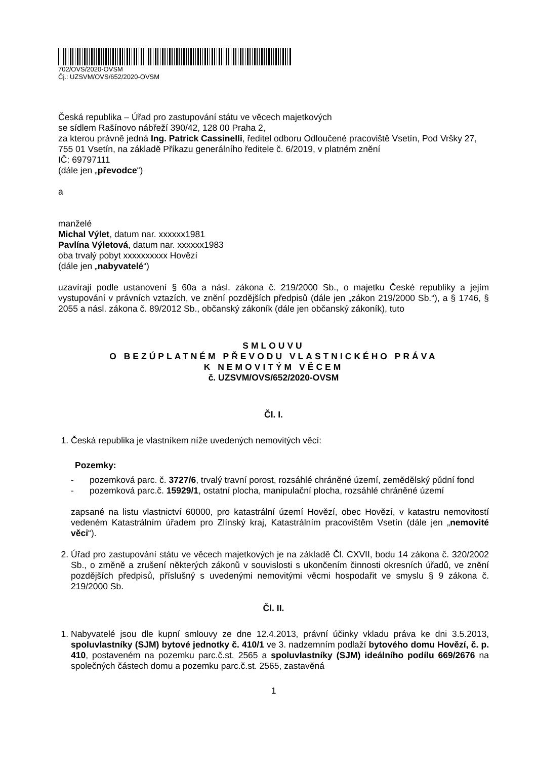702/OVS/2020-OVSM
Čj.: UZSVM/OVS/652/2020-OVSM
Česká republika – Úřad pro zastupování státu ve věcech majetkových
se sídlem Rašínovo nábřeží 390/42, 128 00 Praha 2,
za kterou právně jedná Ing. Patrick Cassinelli, ředitel odboru Odloučené pracoviště Vsetín, Pod Vršky 27, 755 01 Vsetín, na základě Příkazu generálního ředitele č. 6/2019, v platném znění
IČ: 69797111
(dále jen „převodce“)
a
manželé
Michal Výlet, datum nar. xxxxxx1981
Pavlína Výletová, datum nar. xxxxxx1983
oba trvalý pobyt xxxxxxxxxx Hovězí
(dále jen „nabyvatelé“)
uzavírají podle ustanovení § 60a a násl. zákona č. 219/2000 Sb., o majetku České republiky a jejím vystupování v právních vztazích, ve znění pozdějších předpisů (dále jen „zákon 219/2000 Sb.“), a § 1746, § 2055 a násl. zákona č. 89/2012 Sb., občanský zákoník (dále jen občanský zákoník), tuto
SMLOUVU
O BEZÚPLATNÉM PŘEVODU VLASTNICKÉHO PRÁVA
K NEMOVITÝM VĚCEM
č. UZSVM/OVS/652/2020-OVSM
Čl. I.
1. Česká republika je vlastníkem níže uvedených nemovitých věcí:
Pozemky:
- pozemková parc. č. 3727/6, trvalý travní porost, rozsáhlé chráněné území, zemědělský půdní fond
- pozemková parc.č. 15929/1, ostatní plocha, manipulační plocha, rozsáhlé chráněné území
zapsané na listu vlastnictví 60000, pro katastrální území Hovězí, obec Hovězí, v katastru nemovitostí vedeném Katastrálním úřadem pro Zlínský kraj, Katastrálním pracovištěm Vsetín (dále jen „nemovité věci“).
2. Úřad pro zastupování státu ve věcech majetkových je na základě Čl. CXVII, bodu 14 zákona č. 320/2002 Sb., o změně a zrušení některých zákonů v souvislosti s ukončením činnosti okresních úřadů, ve znění pozdějších předpisů, příslušný s uvedenými nemovitými věcmi hospodařit ve smyslu § 9 zákona č. 219/2000 Sb.
Čl. II.
1. Nabyvatelé jsou dle kupní smlouvy ze dne 12.4.2013, právní účinky vkladu práva ke dni 3.5.2013, spoluvlastníky (SJM) bytové jednotky č. 410/1 ve 3. nadzemním podlaží bytového domu Hovězí, č. p. 410, postaveném na pozemku parc.č.st. 2565 a spoluvlastníky (SJM) ideálního podílu 669/2676 na společných částech domu a pozemku parc.č.st. 2565, zastavěná
1